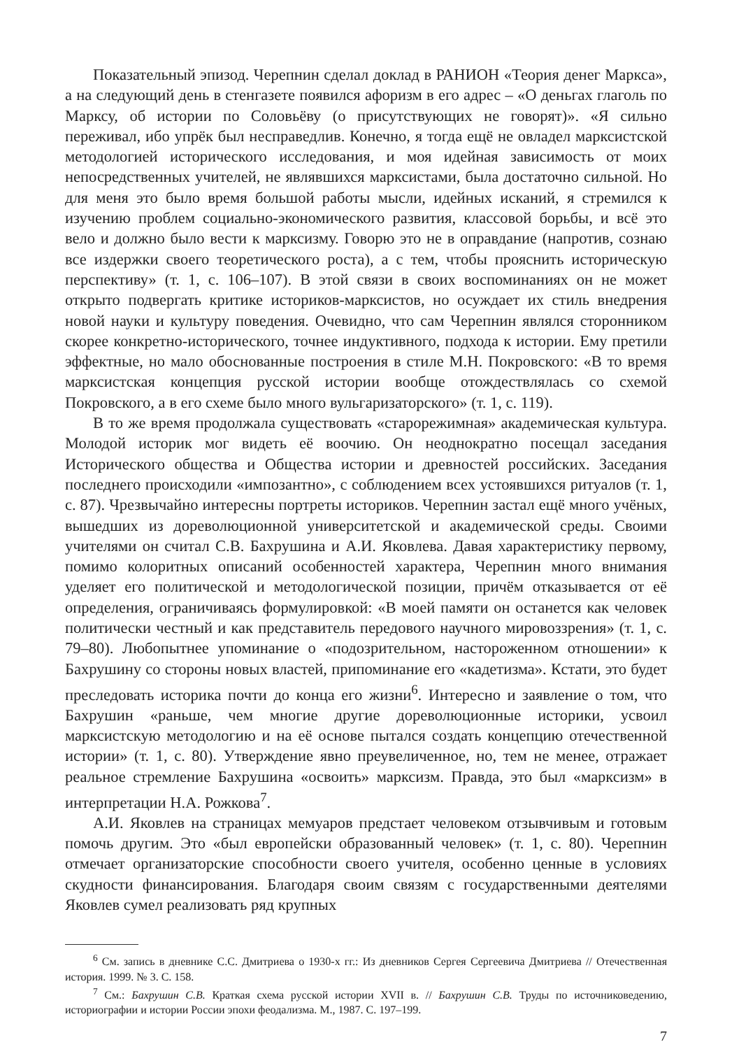Показательный эпизод. Черепнин сделал доклад в РАНИОН «Теория денег Маркса», а на следующий день в стенгазете появился афоризм в его адрес – «О деньгах глаголь по Марксу, об истории по Соловьёву (о присутствующих не говорят)». «Я сильно переживал, ибо упрёк был несправедлив. Конечно, я тогда ещё не овладел марксистской методологией исторического исследования, и моя идейная зависимость от моих непосредственных учителей, не являвшихся марксистами, была достаточно сильной. Но для меня это было время большой работы мысли, идейных исканий, я стремился к изучению проблем социально-экономического развития, классовой борьбы, и всё это вело и должно было вести к марксизму. Говорю это не в оправдание (напротив, сознаю все издержки своего теоретического роста), а с тем, чтобы прояснить историческую перспективу» (т. 1, с. 106–107). В этой связи в своих воспоминаниях он не может открыто подвергать критике историков-марксистов, но осуждает их стиль внедрения новой науки и культуру поведения. Очевидно, что сам Черепнин являлся сторонником скорее конкретно-исторического, точнее индуктивного, подхода к истории. Ему претили эффектные, но мало обоснованные построения в стиле М.Н. Покровского: «В то время марксистская концепция русской истории вообще отождествлялась со схемой Покровского, а в его схеме было много вульгаризаторского» (т. 1, с. 119).
В то же время продолжала существовать «старорежимная» академическая культура. Молодой историк мог видеть её воочию. Он неоднократно посещал заседания Исторического общества и Общества истории и древностей российских. Заседания последнего происходили «импозантно», с соблюдением всех устоявшихся ритуалов (т. 1, с. 87). Чрезвычайно интересны портреты историков. Черепнин застал ещё много учёных, вышедших из дореволюционной университетской и академической среды. Своими учителями он считал С.В. Бахрушина и А.И. Яковлева. Давая характеристику первому, помимо колоритных описаний особенностей характера, Черепнин много внимания уделяет его политической и методологической позиции, причём отказывается от её определения, ограничиваясь формулировкой: «В моей памяти он останется как человек политически честный и как представитель передового научного мировоззрения» (т. 1, с. 79–80). Любопытнее упоминание о «подозрительном, настороженном отношении» к Бахрушину со стороны новых властей, припоминание его «кадетизма». Кстати, это будет преследовать историка почти до конца его жизни<sup>6</sup>. Интересно и заявление о том, что Бахрушин «раньше, чем многие другие дореволюционные историки, усвоил марксистскую методологию и на её основе пытался создать концепцию отечественной истории» (т. 1, с. 80). Утверждение явно преувеличенное, но, тем не менее, отражает реальное стремление Бахрушина «освоить» марксизм. Правда, это был «марксизм» в интерпретации Н.А. Рожкова<sup>7</sup>.
А.И. Яковлев на страницах мемуаров предстает человеком отзывчивым и готовым помочь другим. Это «был европейски образованный человек» (т. 1, с. 80). Черепнин отмечает организаторские способности своего учителя, особенно ценные в условиях скудности финансирования. Благодаря своим связям с государственными деятелями Яковлев сумел реализовать ряд крупных
<sup>6</sup> См. запись в дневнике С.С. Дмитриева о 1930-х гг.: Из дневников Сергея Сергеевича Дмитриева // Отечественная история. 1999. № 3. С. 158.
<sup>7</sup> См.: Бахрушин С.В. Краткая схема русской истории XVII в. // Бахрушин С.В. Труды по источниковедению, историографии и истории России эпохи феодализма. М., 1987. С. 197–199.
7